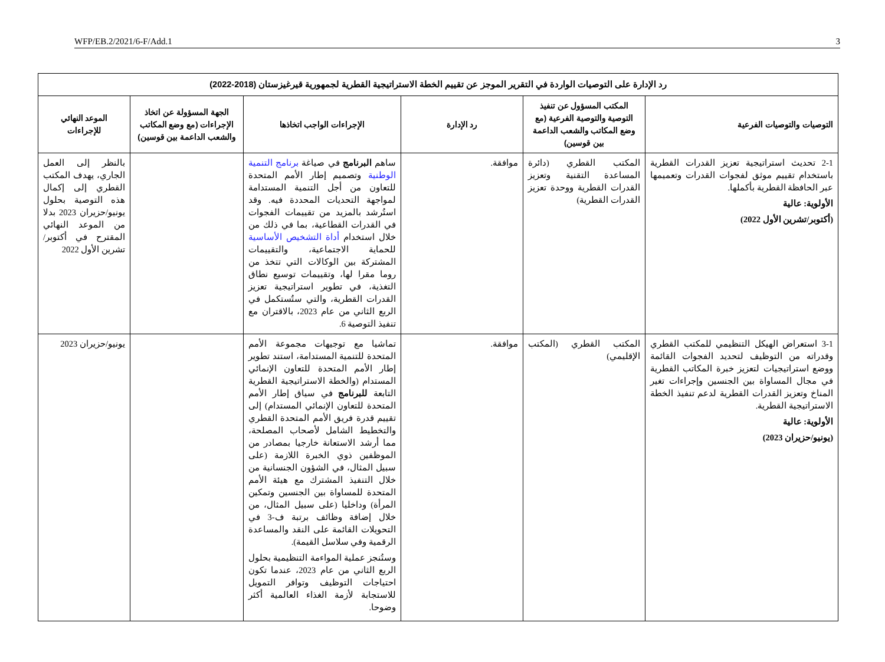WFP/EB.2/2021/6-F/Add.1 3
| رد الإدارة على التوصيات الواردة في التقرير الموجز عن تقييم الخطة الاستراتيجية القطرية لجمهورية قيرغيزستان (2018-2022) | | | | | |
| التوصيات والتوصيات الفرعية | المكتب المسؤول عن تنفيذ التوصية والتوصية الفرعية (مع وضع المكاتب والشعب الداعمة بين قوسين) | رد الإدارة | الإجراءات الواجب اتخاذها | الجهة المسؤولة عن اتخاذ الإجراءات (مع وضع المكاتب والشعب الداعمة بين قوسين) | الموعد النهائي للإجراءات |
| 2-1 تحديث استراتيجية تعزيز القدرات القطرية باستخدام تقييم موثق لفجوات القدرات وتعميمها عبر الحافظة القطرية بأكملها. الأولوية: عالية (أكتوبر/تشرين الأول 2022) | المكتب القطري (دائرة المساعدة التقنية وتعزيز القدرات القطرية ووحدة تعزيز القدرات القطرية) | موافقة. | ساهم البرنامج في صياغة برنامج التنمية الوطنية وتصميم إطار الأمم المتحدة للتعاون من أجل التنمية المستدامة لمواجهة التحديات المحددة فيه. وقد استُرشد بالمزيد من تقييمات الفجوات في القدرات القطاعية، بما في ذلك من خلال استخدام أداة التشخيص الأساسية للحماية الاجتماعية، والتقييمات المشتركة بين الوكالات التي تتخذ من روما مقرا لها، وتقييمات توسيع نطاق التغذية، في تطوير استراتيجية تعزيز القدرات القطرية، والتي ستُستكمل في الربع الثاني من عام 2023، بالاقتران مع تنفيذ التوصية 6. | | بالنظر إلى العمل الجاري، يهدف المكتب القطري إلى إكمال هذه التوصية بحلول يونيو/حزيران 2023 بدلا من الموعد النهائي المقترح في أكتوبر/تشرين الأول 2022 |
| 3-1 استعراض الهيكل التنظيمي للمكتب القطري وقدراته من التوظيف لتحديد الفجوات القائمة ووضع استراتيجيات لتعزيز خبرة المكاتب القطرية في مجال المساواة بين الجنسين وإجراءات تغير المناخ وتعزيز القدرات القطرية لدعم تنفيذ الخطة الاستراتيجية القطرية. الأولوية: عالية (يونيو/حزيران 2023) | المكتب القطري (المكتب الإقليمي) | موافقة. | تماشيا مع توجيهات مجموعة الأمم المتحدة للتنمية المستدامة، استند تطوير إطار الأمم المتحدة للتعاون الإنمائي المستدام (والخطة الاستراتيجية القطرية التابعة للبرنامج في سياق إطار الأمم المتحدة للتعاون الإنمائي المستدام) إلى تقييم قدرة فريق الأمم المتحدة القطري والتخطيط الشامل لأصحاب المصلحة، مما أرشد الاستعانة خارجيا بمصادر من الموظفين ذوي الخبرة اللازمة (على سبيل المثال، في الشؤون الجنسانية من خلال التنفيذ المشترك مع هيئة الأمم المتحدة للمساواة بين الجنسين وتمكين المرأة) وداخليا (على سبيل المثال، من خلال إضافة وظائف برتبة ف-3 في التحويلات القائمة على النقد والمساعدة الرقمية وفي سلاسل القيمة). وستُنجز عملية المواءمة التنظيمية بحلول الربع الثاني من عام 2023، عندما تكون احتياجات التوظيف وتوافر التمويل للاستجابة لأزمة الغذاء العالمية أكثر وضوحا. | | يونيو/حزيران 2023 |